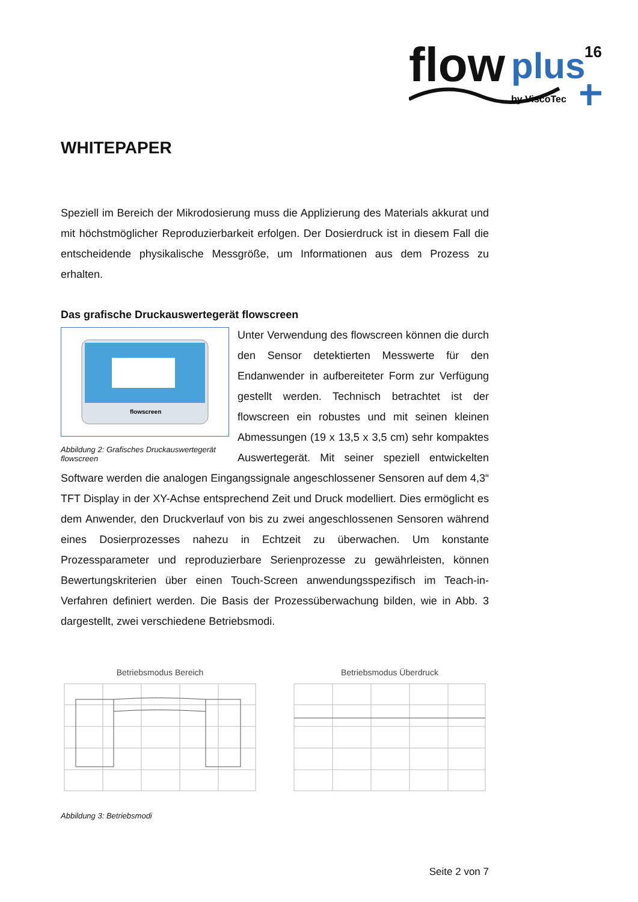flow
plus
16
by ViscoTec
WHITEPAPER
Speziell im Bereich der Mikrodosierung muss die Applizierung des Materials akkurat und mit höchstmöglicher Reproduzierbarkeit erfolgen. Der Dosierdruck ist in diesem Fall die entscheidende physikalische Messgröße, um Informationen aus dem Prozess zu erhalten.
Das grafische Druckauswertegerät flowscreen
flowscreen
Abbildung 2: Grafisches Druckauswertegerät flowscreen
Unter Verwendung des flowscreen können die durch den Sensor detektierten Messwerte für den Endanwender in aufbereiteter Form zur Verfügung gestellt werden. Technisch betrachtet ist der flowscreen ein robustes und mit seinen kleinen Abmessungen (19 x 13,5 x 3,5 cm) sehr kompaktes Auswertegerät. Mit seiner speziell entwickelten Software werden die analogen Eingangssignale angeschlossener Sensoren auf dem 4,3“ TFT Display in der XY-Achse entsprechend Zeit und Druck modelliert. Dies ermöglicht es dem Anwender, den Druckverlauf von bis zu zwei angeschlossenen Sensoren während eines Dosierprozesses nahezu in Echtzeit zu überwachen. Um konstante Prozessparameter und reproduzierbare Serienprozesse zu gewährleisten, können Bewertungskriterien über einen Touch-Screen anwendungsspezifisch im Teach-in-Verfahren definiert werden. Die Basis der Prozessüberwachung bilden, wie in Abb. 3 dargestellt, zwei verschiedene Betriebsmodi.
Betriebsmodus Bereich Betriebsmodus Überdruck
Abbildung 3: Betriebsmodi
Seite 2 von 7